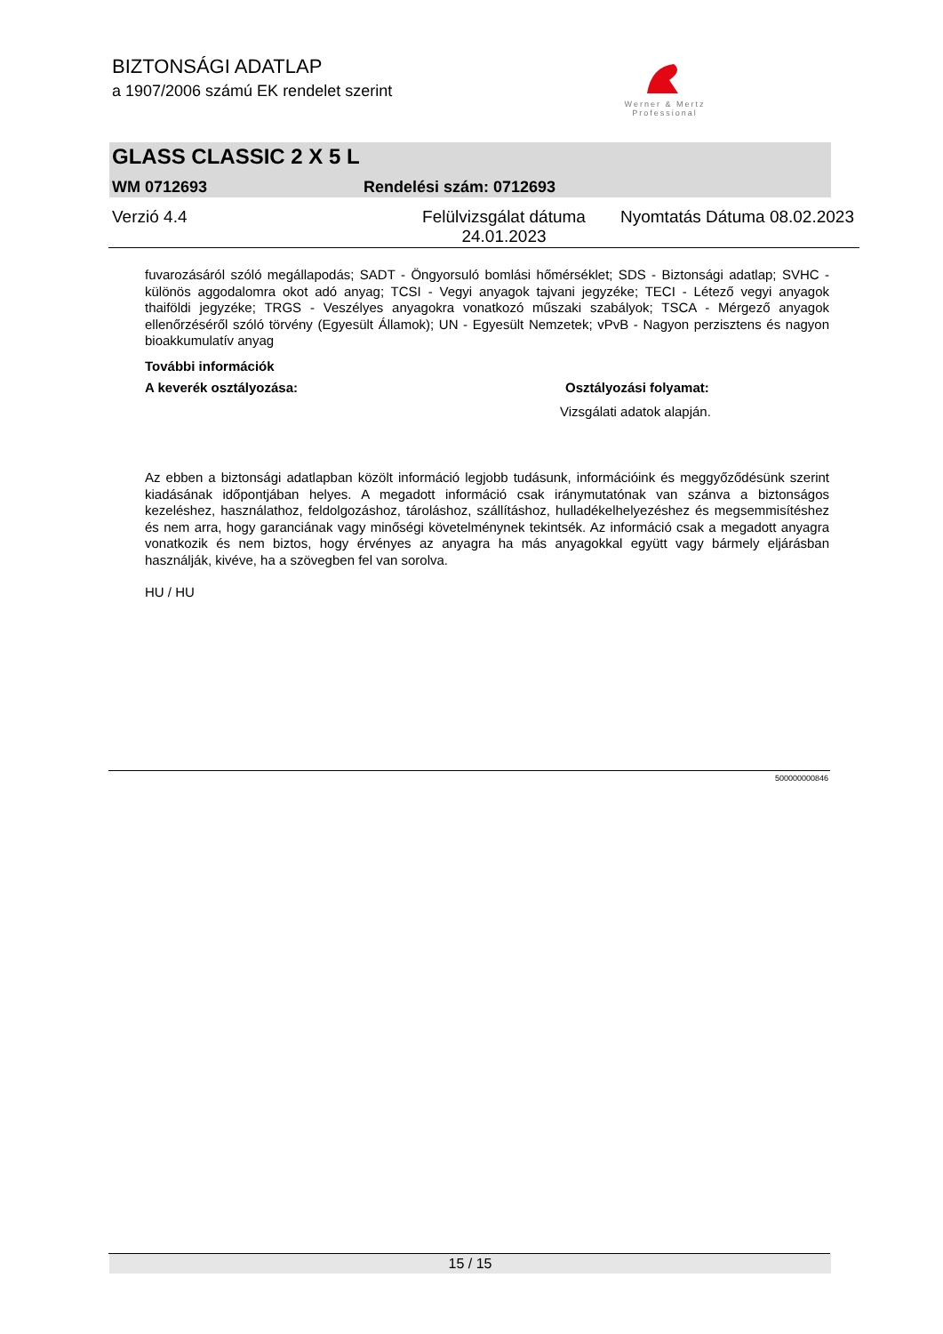BIZTONSÁGI ADATLAP
a 1907/2006 számú EK rendelet szerint
Werner & Mertz
Professional
GLASS CLASSIC 2 X 5 L
WM 0712693 Rendelési szám: 0712693
Verzió 4.4 Felülvizsgálat dátuma
24.01.2023 Nyomtatás Dátuma 08.02.2023
fuvarozásáról szóló megállapodás; SADT - Öngyorsuló bomlási hőmérséklet; SDS - Biztonsági adatlap; SVHC - különös aggodalomra okot adó anyag; TCSI - Vegyi anyagok tajvani jegyzéke; TECI - Létező vegyi anyagok thaiföldi jegyzéke; TRGS - Veszélyes anyagokra vonatkozó műszaki szabályok; TSCA - Mérgező anyagok ellenőrzéséről szóló törvény (Egyesült Államok); UN - Egyesült Nemzetek; vPvB - Nagyon perzisztens és nagyon bioakkumulatív anyag
További információk
A keverék osztályozása: Osztályozási folyamat:
Vizsgálati adatok alapján.
Az ebben a biztonsági adatlapban közölt információ legjobb tudásunk, információink és meggyőződésünk szerint kiadásának időpontjában helyes. A megadott információ csak iránymutatónak van szánva a biztonságos kezeléshez, használathoz, feldolgozáshoz, tároláshoz, szállításhoz, hulladékelhelyezéshez és megsemmisítéshez és nem arra, hogy garanciának vagy minőségi követelménynek tekintsék. Az információ csak a megadott anyagra vonatkozik és nem biztos, hogy érvényes az anyagra ha más anyagokkal együtt vagy bármely eljárásban használják, kivéve, ha a szövegben fel van sorolva.
HU / HU
500000000846
15 / 15